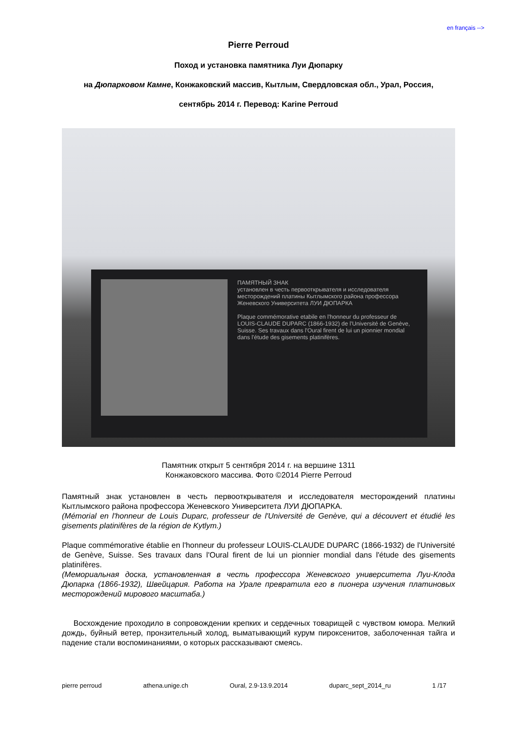en français -->
Pierre Perroud
Поход и установка памятника Луи Дюпарку
на Дюпарковом Камне, Конжаковский массив, Кытлым, Свердловская обл., Урал, Россия,
сентябрь 2014 г. Перевод: Karine Perroud
ПАМЯТНЫЙ ЗНАК
установлен в честь первооткрывателя и исследователя месторождений платины Кытлымского района профессора Женевского Университета ЛУИ ДЮПАРКА
Plaque commémorative etabile en l'honneur du professeur de LOUIS-CLAUDE DUPARC (1866-1932) de l'Université de Genève, Suisse. Ses travaux dans l'Oural firent de lui un pionnier mondial dans l'étude des gisements platinifères.
Памятник открыт 5 сентября 2014 г. на вершине 1311
Конжаковского массива. Фото ©2014 Pierre Perroud
Памятный знак установлен в честь первооткрывателя и исследователя месторождений платины Кытлымского района профессора Женевского Университета ЛУИ ДЮПАРКА.
(Mémorial en l'honneur de Louis Duparc, professeur de l'Université de Genève, qui a découvert et étudié les gisements platinifères de la région de Kytlym.)
Plaque commémorative établie en l'honneur du professeur LOUIS-CLAUDE DUPARC (1866-1932) de l'Université de Genève, Suisse. Ses travaux dans l'Oural firent de lui un pionnier mondial dans l'étude des gisements platinifères.
(Мемориальная доска, установленная в честь профессора Женевского университета Луи-Клода Дюпарка (1866-1932), Швейцария. Работа на Урале превратила его в пионера изучения платиновых месторождений мирового масштаба.)
Восхождение проходило в сопровождении крепких и сердечных товарищей с чувством юмора. Мелкий дождь, буйный ветер, пронзительный холод, выматывающий курум пироксенитов, заболоченная тайга и падение стали воспоминаниями, о которых рассказывают смеясь.
pierre perroud athena.unige.ch Oural, 2.9-13.9.2014 duparc_sept_2014_ru 1 /17